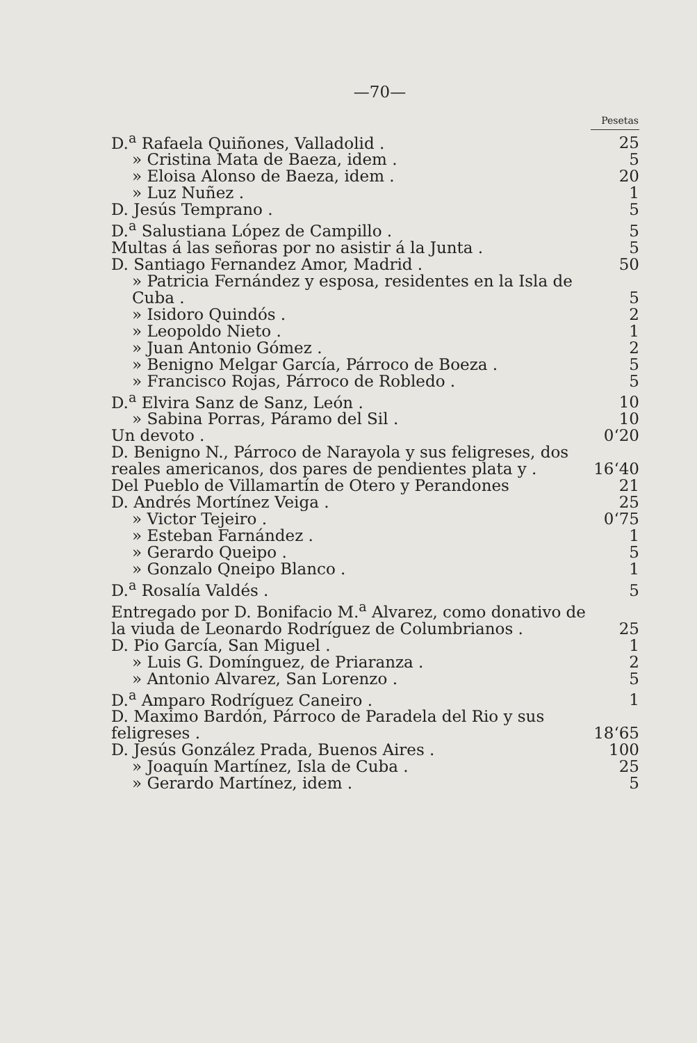—70—
| | Pesetas |
| D.<sup>a</sup> Rafaela Quiñones, Valladolid . | 25 |
| » Cristina Mata de Baeza, idem . | 5 |
| » Eloisa Alonso de Baeza, idem . | 20 |
| » Luz Nuñez . | 1 |
| D. Jesús Temprano . | 5 |
| D.<sup>a</sup> Salustiana López de Campillo . | 5 |
| Multas á las señoras por no asistir á la Junta . | 5 |
| D. Santiago Fernandez Amor, Madrid . | 50 |
| » Patricia Fernández y esposa, residentes en la Isla de Cuba . | 5 |
| » Isidoro Quindós . | 2 |
| » Leopoldo Nieto . | 1 |
| » Juan Antonio Gómez . | 2 |
| » Benigno Melgar García, Párroco de Boeza . | 5 |
| » Francisco Rojas, Párroco de Robledo . | 5 |
| D.<sup>a</sup> Elvira Sanz de Sanz, León . | 10 |
| » Sabina Porras, Páramo del Sil . | 10 |
| Un devoto . | 0‘20 |
| D. Benigno N., Párroco de Narayola y sus feligreses, dos reales americanos, dos pares de pendientes plata y . | 16‘40 |
| Del Pueblo de Villamartín de Otero y Perandones | 21 |
| D. Andrés Mortínez Veiga . | 25 |
| » Victor Tejeiro . | 0‘75 |
| » Esteban Farnández . | 1 |
| » Gerardo Queipo . | 5 |
| » Gonzalo Qneipo Blanco . | 1 |
| D.<sup>a</sup> Rosalía Valdés . | 5 |
| Entregado por D. Bonifacio M.<sup>a</sup> Alvarez, como donativo de la viuda de Leonardo Rodríguez de Columbrianos . | 25 |
| D. Pio García, San Miguel . | 1 |
| » Luis G. Domínguez, de Priaranza . | 2 |
| » Antonio Alvarez, San Lorenzo . | 5 |
| D.<sup>a</sup> Amparo Rodríguez Caneiro . | 1 |
| D. Maximo Bardón, Párroco de Paradela del Rio y sus feligreses . | 18‘65 |
| D. Jesús González Prada, Buenos Aires . | 100 |
| » Joaquín Martínez, Isla de Cuba . | 25 |
| » Gerardo Martínez, idem . | 5 |